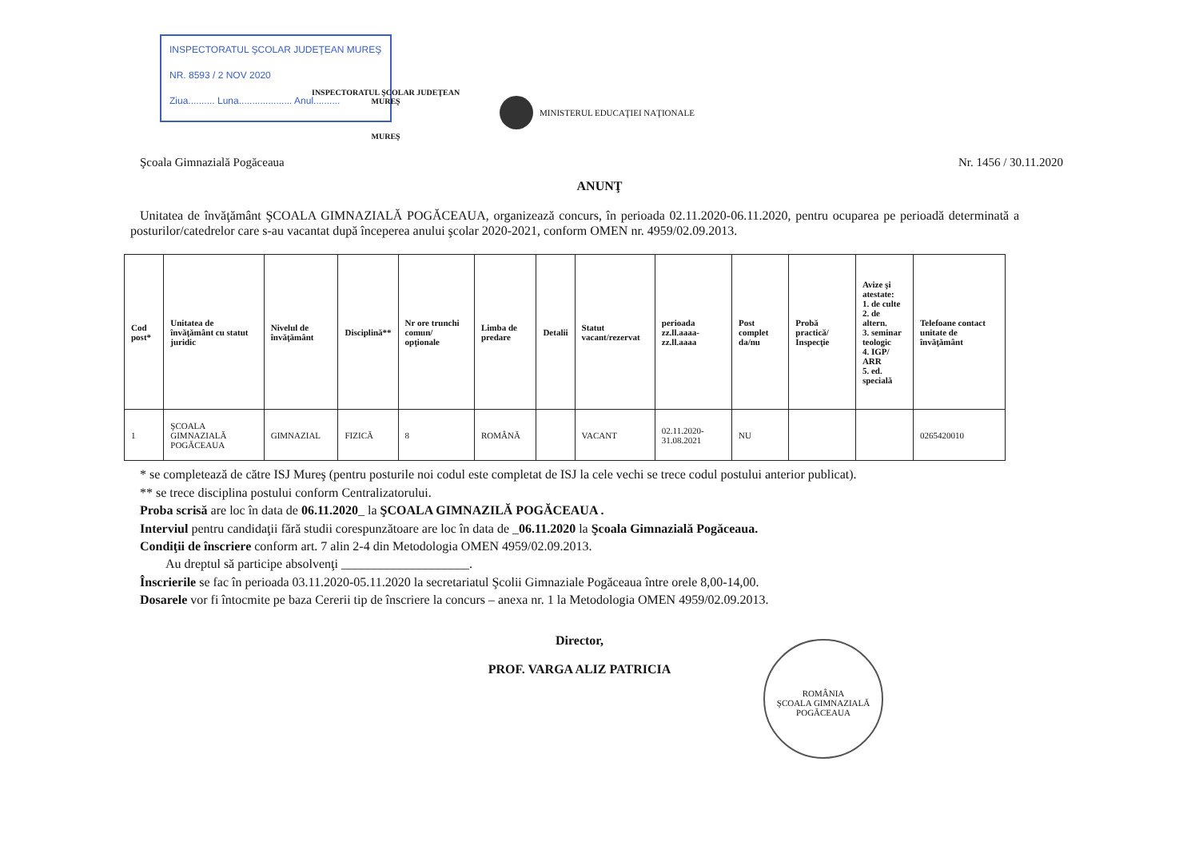INSPECTORATUL ŞCOLAR JUDEŢEAN MUREŞ
NR. 8593 / 2 NOV 2020
Ziua.......... Luna.................... Anul..........
INSPECTORATUL ŞCOLAR JUDEŢEAN
MUREŞ
MUREŞ
MINISTERUL EDUCAŢIEI NAŢIONALE
Şcoala Gimnazială Pogăceaua Nr. 1456 / 30.11.2020
ANUNŢ
Unitatea de învăţământ ŞCOALA GIMNAZIALĂ POGĂCEAUA, organizează concurs, în perioada 02.11.2020-06.11.2020, pentru ocuparea pe perioadă determinată a posturilor/catedrelor care s-au vacantat după începerea anului şcolar 2020-2021, conform OMEN nr. 4959/02.09.2013.
| Cod post* | Unitatea de învăţământ cu statut juridic | Nivelul de învăţământ | Disciplină** | Nr ore trunchi comun/ opţionale | Limba de predare | Detalii | Statut vacant/rezervat | perioada zz.ll.aaaa-zz.ll.aaaa | Post complet da/nu | Probă practică/ Inspecţie | Avize şi atestate: 1. de culte 2. de altern. 3. seminar teologic 4. IGP/ ARR 5. ed. specială | Telefoane contact unitate de învăţământ |
| --- | --- | --- | --- | --- | --- | --- | --- | --- | --- | --- | --- | --- |
| 1 | ŞCOALA GIMNAZIALĂ POGĂCEAUA | GIMNAZIAL | FIZICĂ | 8 | ROMÂNĂ | | VACANT | 02.11.2020-31.08.2021 | NU | | | 0265420010 |
* se completează de către ISJ Mureş (pentru posturile noi codul este completat de ISJ la cele vechi se trece codul postului anterior publicat).
** se trece disciplina postului conform Centralizatorului.
Proba scrisă are loc în data de 06.11.2020_ la ŞCOALA GIMNAZILĂ POGĂCEAUA .
Interviul pentru candidaţii fără studii corespunzătoare are loc în data de _06.11.2020 la Şcoala Gimnazială Pogăceaua.
Condiţii de înscriere conform art. 7 alin 2-4 din Metodologia OMEN 4959/02.09.2013.
Au dreptul să participe absolvenţi ____________________.
Înscrierile se fac în perioada 03.11.2020-05.11.2020 la secretariatul Şcolii Gimnaziale Pogăceaua între orele 8,00-14,00.
Dosarele vor fi întocmite pe baza Cererii tip de înscriere la concurs – anexa nr. 1 la Metodologia OMEN 4959/02.09.2013.
Director,
PROF. VARGA ALIZ PATRICIA
ROMÂNIA
ŞCOALA GIMNAZIALĂ POGĂCEAUA